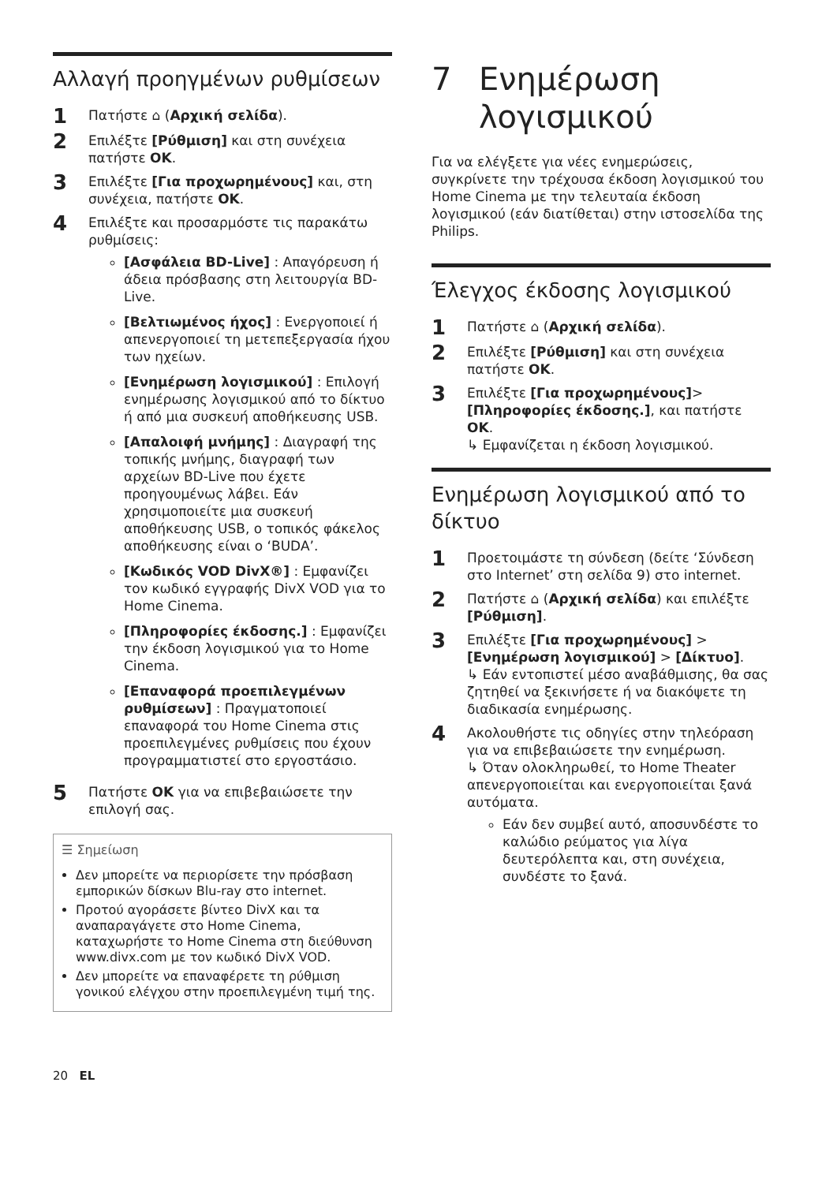Αλλαγή προηγμένων ρυθμίσεων
1
Πατήστε ⌂ (Αρχική σελίδα).
2
Επιλέξτε [Ρύθμιση] και στη συνέχεια πατήστε OK.
3
Επιλέξτε [Για προχωρημένους] και, στη συνέχεια, πατήστε OK.
4
Επιλέξτε και προσαρμόστε τις παρακάτω ρυθμίσεις:
[Ασφάλεια BD-Live] : Απαγόρευση ή άδεια πρόσβασης στη λειτουργία BD-Live.
[Βελτιωμένος ήχος] : Ενεργοποιεί ή απενεργοποιεί τη μετεπεξεργασία ήχου των ηχείων.
[Ενημέρωση λογισμικού] : Επιλογή ενημέρωσης λογισμικού από το δίκτυο ή από μια συσκευή αποθήκευσης USB.
[Απαλοιφή μνήμης] : Διαγραφή της τοπικής μνήμης, διαγραφή των αρχείων BD-Live που έχετε προηγουμένως λάβει. Εάν χρησιμοποιείτε μια συσκευή αποθήκευσης USB, ο τοπικός φάκελος αποθήκευσης είναι ο ‘BUDA’.
[Κωδικός VOD DivX®] : Εμφανίζει τον κωδικό εγγραφής DivX VOD για το Home Cinema.
[Πληροφορίες έκδοσης.] : Εμφανίζει την έκδοση λογισμικού για το Home Cinema.
[Επαναφορά προεπιλεγμένων ρυθμίσεων] : Πραγματοποιεί επαναφορά του Home Cinema στις προεπιλεγμένες ρυθμίσεις που έχουν προγραμματιστεί στο εργοστάσιο.
5
Πατήστε OK για να επιβεβαιώσετε την επιλογή σας.
☰ Σημείωση
Δεν μπορείτε να περιορίσετε την πρόσβαση εμπορικών δίσκων Blu-ray στο internet.
Προτού αγοράσετε βίντεο DivX και τα αναπαραγάγετε στο Home Cinema, καταχωρήστε το Home Cinema στη διεύθυνση www.divx.com με τον κωδικό DivX VOD.
Δεν μπορείτε να επαναφέρετε τη ρύθμιση γονικού ελέγχου στην προεπιλεγμένη τιμή της.
7 Ενημέρωση λογισμικού
Για να ελέγξετε για νέες ενημερώσεις, συγκρίνετε την τρέχουσα έκδοση λογισμικού του Home Cinema με την τελευταία έκδοση λογισμικού (εάν διατίθεται) στην ιστοσελίδα της Philips.
Έλεγχος έκδοσης λογισμικού
1
Πατήστε ⌂ (Αρχική σελίδα).
2
Επιλέξτε [Ρύθμιση] και στη συνέχεια πατήστε OK.
3
Επιλέξτε [Για προχωρημένους]>[Πληροφορίες έκδοσης.], και πατήστε OK.
↳ Εμφανίζεται η έκδοση λογισμικού.
Ενημέρωση λογισμικού από το δίκτυο
1
Προετοιμάστε τη σύνδεση (δείτε ‘Σύνδεση στο Internet’ στη σελίδα 9) στο internet.
2
Πατήστε ⌂ (Αρχική σελίδα) και επιλέξτε [Ρύθμιση].
3
Επιλέξτε [Για προχωρημένους] > [Ενημέρωση λογισμικού] > [Δίκτυο].
↳ Εάν εντοπιστεί μέσο αναβάθμισης, θα σας ζητηθεί να ξεκινήσετε ή να διακόψετε τη διαδικασία ενημέρωσης.
4
Ακολουθήστε τις οδηγίες στην τηλεόραση για να επιβεβαιώσετε την ενημέρωση.
↳ Όταν ολοκληρωθεί, το Home Theater απενεργοποιείται και ενεργοποιείται ξανά αυτόματα.
Εάν δεν συμβεί αυτό, αποσυνδέστε το καλώδιο ρεύματος για λίγα δευτερόλεπτα και, στη συνέχεια, συνδέστε το ξανά.
20 EL